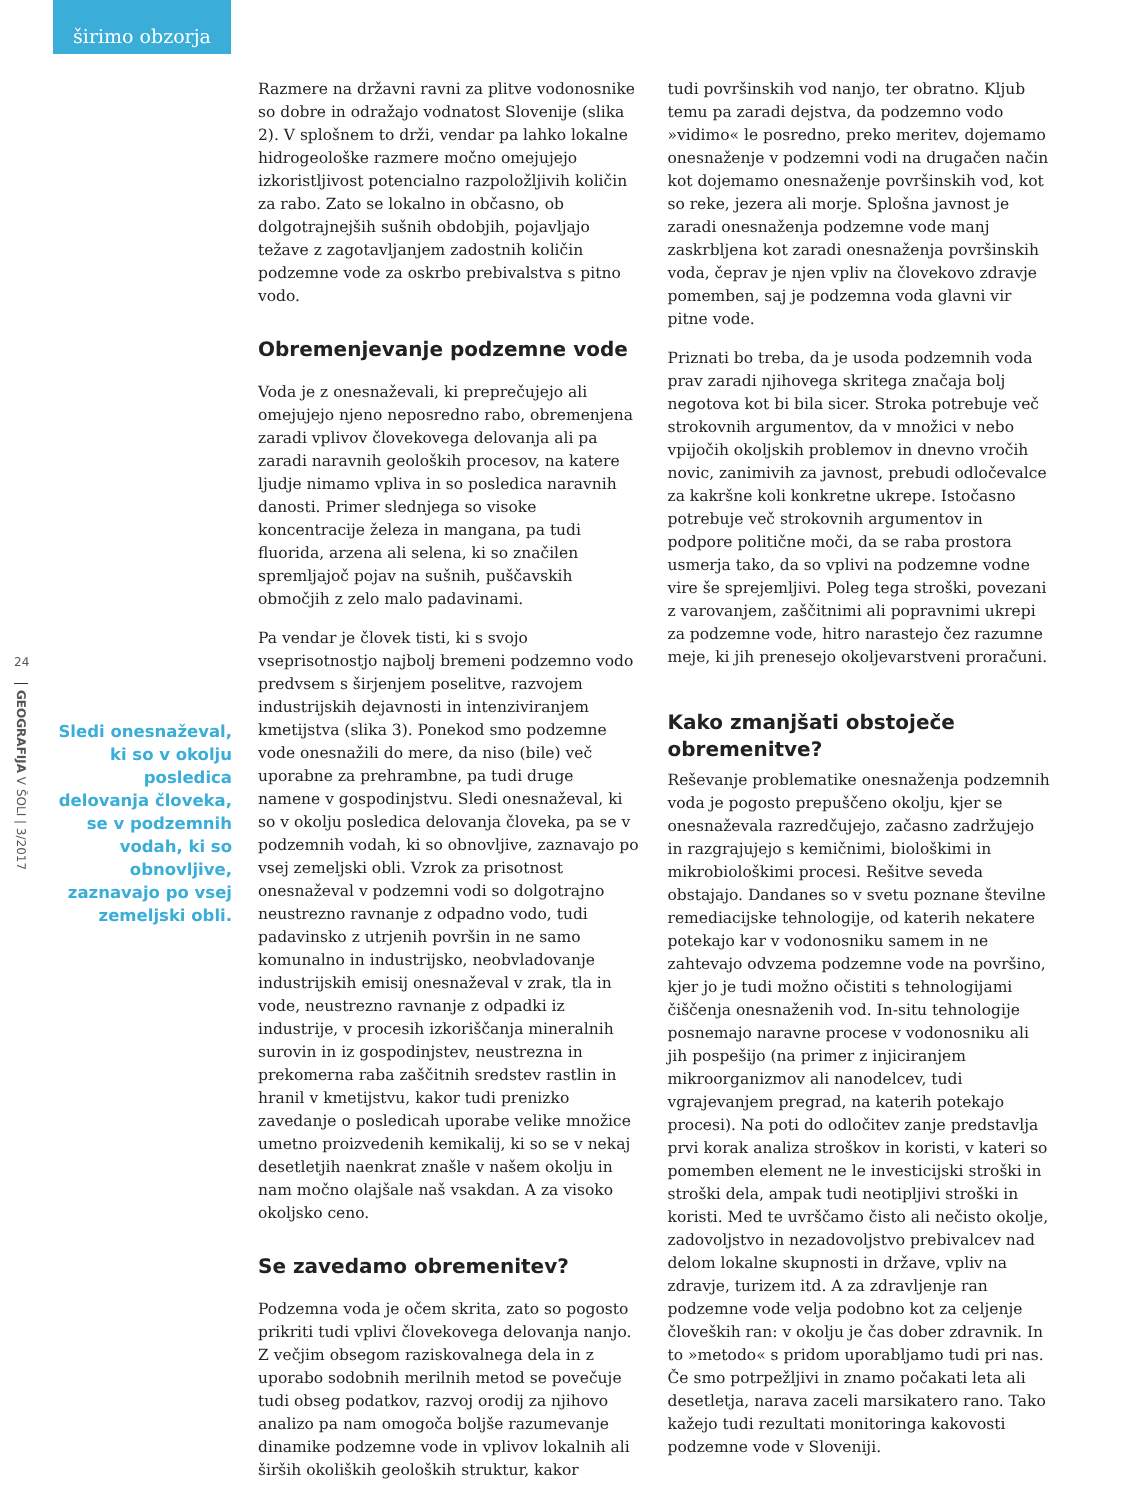širimo obzorja
24
GEOGRAFIJA V ŠOLI | 3/2017
Sledi onesnaževal, ki so v okolju posledica delovanja človeka, se v podzemnih vodah, ki so obnovljive, zaznavajo po vsej zemeljski obli.
Razmere na državni ravni za plitve vodonosnike so dobre in odražajo vodnatost Slovenije (slika 2). V splošnem to drži, vendar pa lahko lokalne hidrogeološke razmere močno omejujejo izkoristljivost potencialno razpoložljivih količin za rabo. Zato se lokalno in občasno, ob dolgotrajnejših sušnih obdobjih, pojavljajo težave z zagotavljanjem zadostnih količin podzemne vode za oskrbo prebivalstva s pitno vodo.
Obremenjevanje podzemne vode
Voda je z onesnaževali, ki preprečujejo ali omejujejo njeno neposredno rabo, obremenjena zaradi vplivov človekovega delovanja ali pa zaradi naravnih geoloških procesov, na katere ljudje nimamo vpliva in so posledica naravnih danosti. Primer slednjega so visoke koncentracije železa in mangana, pa tudi fluorida, arzena ali selena, ki so značilen spremljajoč pojav na sušnih, puščavskih območjih z zelo malo padavinami.
Pa vendar je človek tisti, ki s svojo vseprisotnostjo najbolj bremeni podzemno vodo predvsem s širjenjem poselitve, razvojem industrijskih dejavnosti in intenziviranjem kmetijstva (slika 3). Ponekod smo podzemne vode onesnažili do mere, da niso (bile) več uporabne za prehrambne, pa tudi druge namene v gospodinjstvu. Sledi onesnaževal, ki so v okolju posledica delovanja človeka, pa se v podzemnih vodah, ki so obnovljive, zaznavajo po vsej zemeljski obli. Vzrok za prisotnost onesnaževal v podzemni vodi so dolgotrajno neustrezno ravnanje z odpadno vodo, tudi padavinsko z utrjenih površin in ne samo komunalno in industrijsko, neobvladovanje industrijskih emisij onesnaževal v zrak, tla in vode, neustrezno ravnanje z odpadki iz industrije, v procesih izkoriščanja mineralnih surovin in iz gospodinjstev, neustrezna in prekomerna raba zaščitnih sredstev rastlin in hranil v kmetijstvu, kakor tudi prenizko zavedanje o posledicah uporabe velike množice umetno proizvedenih kemikalij, ki so se v nekaj desetletjih naenkrat znašle v našem okolju in nam močno olajšale naš vsakdan. A za visoko okoljsko ceno.
Se zavedamo obremenitev?
Podzemna voda je očem skrita, zato so pogosto prikriti tudi vplivi človekovega delovanja nanjo. Z večjim obsegom raziskovalnega dela in z uporabo sodobnih merilnih metod se povečuje tudi obseg podatkov, razvoj orodij za njihovo analizo pa nam omogoča boljše razumevanje dinamike podzemne vode in vplivov lokalnih ali širših okoliških geoloških struktur, kakor
tudi površinskih vod nanjo, ter obratno. Kljub temu pa zaradi dejstva, da podzemno vodo »vidimo« le posredno, preko meritev, dojemamo onesnaženje v podzemni vodi na drugačen način kot dojemamo onesnaženje površinskih vod, kot so reke, jezera ali morje. Splošna javnost je zaradi onesnaženja podzemne vode manj zaskrbljena kot zaradi onesnaženja površinskih voda, čeprav je njen vpliv na človekovo zdravje pomemben, saj je podzemna voda glavni vir pitne vode.
Priznati bo treba, da je usoda podzemnih voda prav zaradi njihovega skritega značaja bolj negotova kot bi bila sicer. Stroka potrebuje več strokovnih argumentov, da v množici v nebo vpijočih okoljskih problemov in dnevno vročih novic, zanimivih za javnost, prebudi odločevalce za kakršne koli konkretne ukrepe. Istočasno potrebuje več strokovnih argumentov in podpore politične moči, da se raba prostora usmerja tako, da so vplivi na podzemne vodne vire še sprejemljivi. Poleg tega stroški, povezani z varovanjem, zaščitnimi ali popravnimi ukrepi za podzemne vode, hitro narastejo čez razumne meje, ki jih prenesejo okoljevarstveni proračuni.
Kako zmanjšati obstoječe obremenitve?
Reševanje problematike onesnaženja podzemnih voda je pogosto prepuščeno okolju, kjer se onesnaževala razredčujejo, začasno zadržujejo in razgrajujejo s kemičnimi, biološkimi in mikrobiološkimi procesi. Rešitve seveda obstajajo. Dandanes so v svetu poznane številne remediacijske tehnologije, od katerih nekatere potekajo kar v vodonosniku samem in ne zahtevajo odvzema podzemne vode na površino, kjer jo je tudi možno očistiti s tehnologijami čiščenja onesnaženih vod. In-situ tehnologije posnemajo naravne procese v vodonosniku ali jih pospešijo (na primer z injiciranjem mikroorganizmov ali nanodelcev, tudi vgrajevanjem pregrad, na katerih potekajo procesi). Na poti do odločitev zanje predstavlja prvi korak analiza stroškov in koristi, v kateri so pomemben element ne le investicijski stroški in stroški dela, ampak tudi neotipljivi stroški in koristi. Med te uvrščamo čisto ali nečisto okolje, zadovoljstvo in nezadovoljstvo prebivalcev nad delom lokalne skupnosti in države, vpliv na zdravje, turizem itd. A za zdravljenje ran podzemne vode velja podobno kot za celjenje človeških ran: v okolju je čas dober zdravnik. In to »metodo« s pridom uporabljamo tudi pri nas. Če smo potrpežljivi in znamo počakati leta ali desetletja, narava zaceli marsikatero rano. Tako kažejo tudi rezultati monitoringa kakovosti podzemne vode v Sloveniji.